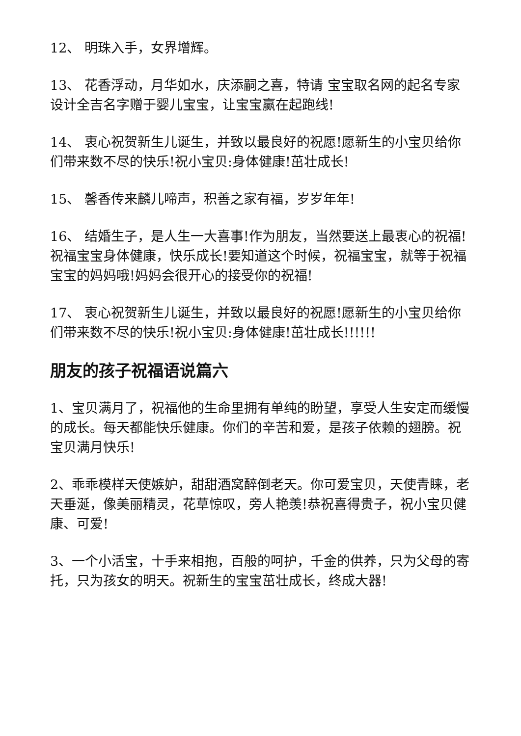12、 明珠入手，女界增辉。
13、 花香浮动，月华如水，庆添嗣之喜，特请 宝宝取名网的起名专家设计全吉名字赠于婴儿宝宝，让宝宝赢在起跑线!
14、 衷心祝贺新生儿诞生，并致以最良好的祝愿!愿新生的小宝贝给你们带来数不尽的快乐!祝小宝贝:身体健康!茁壮成长!
15、 馨香传来麟儿啼声，积善之家有福，岁岁年年!
16、 结婚生子，是人生一大喜事!作为朋友，当然要送上最衷心的祝福!祝福宝宝身体健康，快乐成长!要知道这个时候，祝福宝宝，就等于祝福宝宝的妈妈哦!妈妈会很开心的接受你的祝福!
17、 衷心祝贺新生儿诞生，并致以最良好的祝愿!愿新生的小宝贝给你们带来数不尽的快乐!祝小宝贝:身体健康!茁壮成长!!!!!!
朋友的孩子祝福语说篇六
1、宝贝满月了，祝福他的生命里拥有单纯的盼望，享受人生安定而缓慢的成长。每天都能快乐健康。你们的辛苦和爱，是孩子依赖的翅膀。祝宝贝满月快乐!
2、乖乖模样天使嫉妒，甜甜酒窝醉倒老天。你可爱宝贝，天使青睐，老天垂涎，像美丽精灵，花草惊叹，旁人艳羡!恭祝喜得贵子，祝小宝贝健康、可爱!
3、一个小活宝，十手来相抱，百般的呵护，千金的供养，只为父母的寄托，只为孩女的明天。祝新生的宝宝茁壮成长，终成大器!